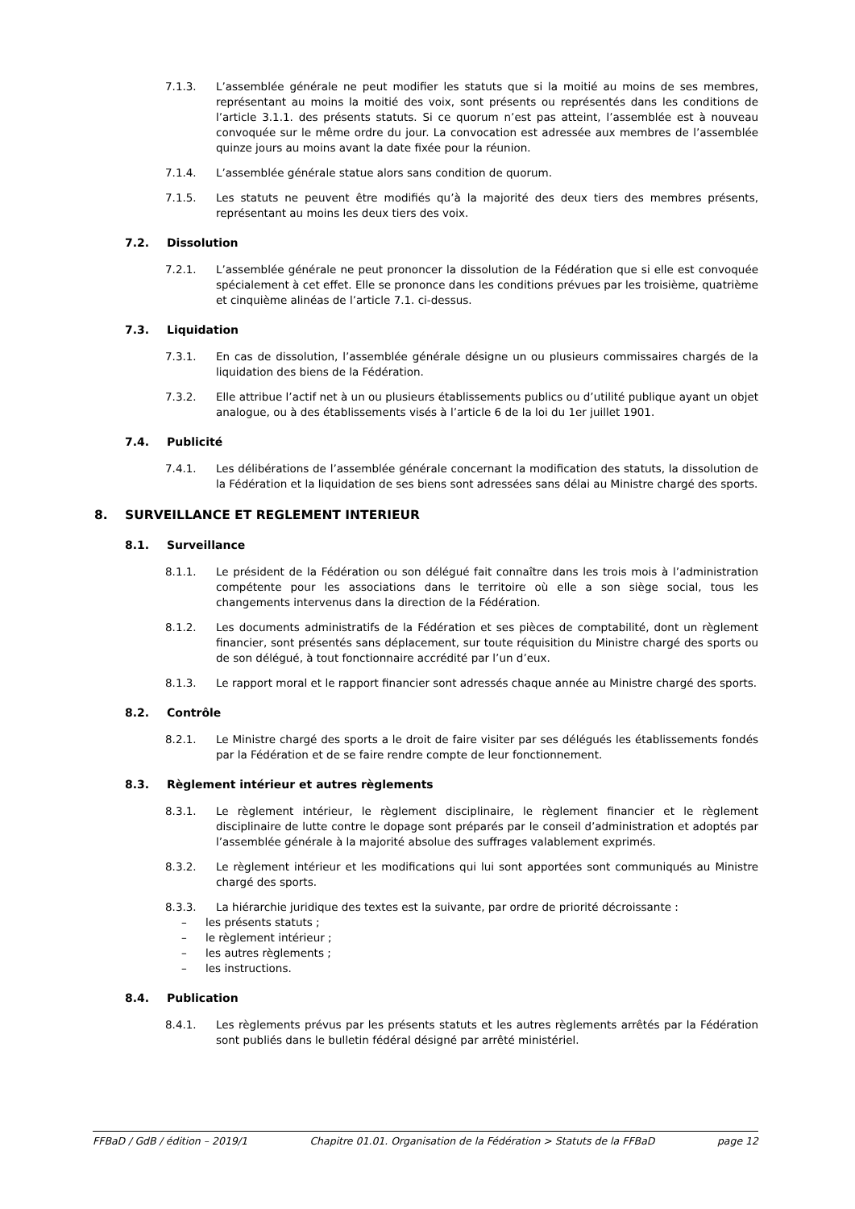7.1.3. L’assemblée générale ne peut modifier les statuts que si la moitié au moins de ses membres, représentant au moins la moitié des voix, sont présents ou représentés dans les conditions de l’article 3.1.1. des présents statuts. Si ce quorum n’est pas atteint, l’assemblée est à nouveau convoquée sur le même ordre du jour. La convocation est adressée aux membres de l’assemblée quinze jours au moins avant la date fixée pour la réunion.
7.1.4. L’assemblée générale statue alors sans condition de quorum.
7.1.5. Les statuts ne peuvent être modifiés qu’à la majorité des deux tiers des membres présents, représentant au moins les deux tiers des voix.
7.2. Dissolution
7.2.1. L’assemblée générale ne peut prononcer la dissolution de la Fédération que si elle est convoquée spécialement à cet effet. Elle se prononce dans les conditions prévues par les troisième, quatrième et cinquième alinéas de l’article 7.1. ci-dessus.
7.3. Liquidation
7.3.1. En cas de dissolution, l’assemblée générale désigne un ou plusieurs commissaires chargés de la liquidation des biens de la Fédération.
7.3.2. Elle attribue l’actif net à un ou plusieurs établissements publics ou d’utilité publique ayant un objet analogue, ou à des établissements visés à l’article 6 de la loi du 1er juillet 1901.
7.4. Publicité
7.4.1. Les délibérations de l’assemblée générale concernant la modification des statuts, la dissolution de la Fédération et la liquidation de ses biens sont adressées sans délai au Ministre chargé des sports.
8. SURVEILLANCE ET REGLEMENT INTERIEUR
8.1. Surveillance
8.1.1. Le président de la Fédération ou son délégué fait connaître dans les trois mois à l’administration compétente pour les associations dans le territoire où elle a son siège social, tous les changements intervenus dans la direction de la Fédération.
8.1.2. Les documents administratifs de la Fédération et ses pièces de comptabilité, dont un règlement financier, sont présentés sans déplacement, sur toute réquisition du Ministre chargé des sports ou de son délégué, à tout fonctionnaire accrédité par l’un d’eux.
8.1.3. Le rapport moral et le rapport financier sont adressés chaque année au Ministre chargé des sports.
8.2. Contrôle
8.2.1. Le Ministre chargé des sports a le droit de faire visiter par ses délégués les établissements fondés par la Fédération et de se faire rendre compte de leur fonctionnement.
8.3. Règlement intérieur et autres règlements
8.3.1. Le règlement intérieur, le règlement disciplinaire, le règlement financier et le règlement disciplinaire de lutte contre le dopage sont préparés par le conseil d’administration et adoptés par l’assemblée générale à la majorité absolue des suffrages valablement exprimés.
8.3.2. Le règlement intérieur et les modifications qui lui sont apportées sont communiqués au Ministre chargé des sports.
8.3.3. La hiérarchie juridique des textes est la suivante, par ordre de priorité décroissante :
– les présents statuts ;
– le règlement intérieur ;
– les autres règlements ;
– les instructions.
8.4. Publication
8.4.1. Les règlements prévus par les présents statuts et les autres règlements arrêtés par la Fédération sont publiés dans le bulletin fédéral désigné par arrêté ministériel.
FFBaD / GdB / édition – 2019/1 Chapitre 01.01. Organisation de la Fédération > Statuts de la FFBaD page 12